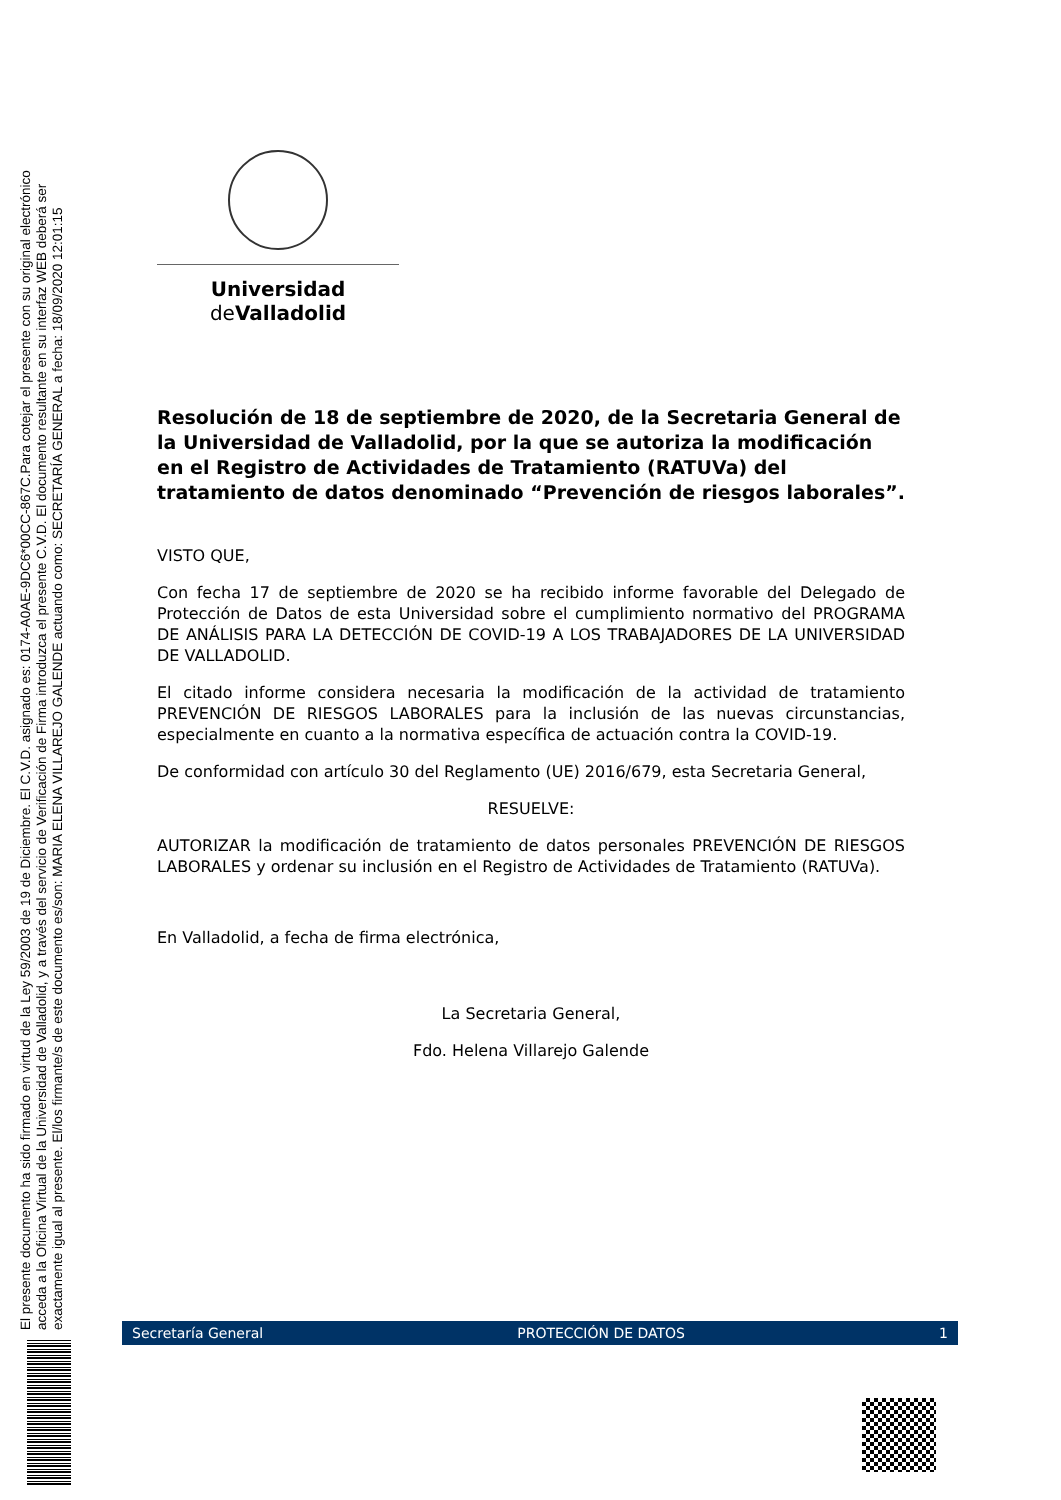El presente documento ha sido firmado en virtud de la Ley 59/2003 de 19 de Diciembre. El C.V.D. asignado es: 0174-A0AE-9DC6*00CC-867C.Para cotejar el presente con su original electrónico
acceda a la Oficina Virtual de la Universidad de Valladolid, y a través del servicio de Verificación de Firma introduzca el presente C.V.D. El documento resultante en su interfaz WEB deberá ser
exactamente igual al presente. El/los firmante/s de este documento es/son: MARIA ELENA VILLAREJO GALENDE actuando como: SECRETARÍA GENERAL a fecha: 18/09/2020 12:01:15
Universidad de Valladolid
Resolución de 18 de septiembre de 2020, de la Secretaria General de la Universidad de Valladolid, por la que se autoriza la modificación en el Registro de Actividades de Tratamiento (RATUVa) del tratamiento de datos denominado “Prevención de riesgos laborales”.
VISTO QUE,
Con fecha 17 de septiembre de 2020 se ha recibido informe favorable del Delegado de Protección de Datos de esta Universidad sobre el cumplimiento normativo del PROGRAMA DE ANÁLISIS PARA LA DETECCIÓN DE COVID-19 A LOS TRABAJADORES DE LA UNIVERSIDAD DE VALLADOLID.
El citado informe considera necesaria la modificación de la actividad de tratamiento PREVENCIÓN DE RIESGOS LABORALES para la inclusión de las nuevas circunstancias, especialmente en cuanto a la normativa específica de actuación contra la COVID-19.
De conformidad con artículo 30 del Reglamento (UE) 2016/679, esta Secretaria General,
RESUELVE:
AUTORIZAR la modificación de tratamiento de datos personales PREVENCIÓN DE RIESGOS LABORALES y ordenar su inclusión en el Registro de Actividades de Tratamiento (RATUVa).
En Valladolid, a fecha de firma electrónica,
La Secretaria General,
Fdo. Helena Villarejo Galende
Secretaría General PROTECCIÓN DE DATOS 1